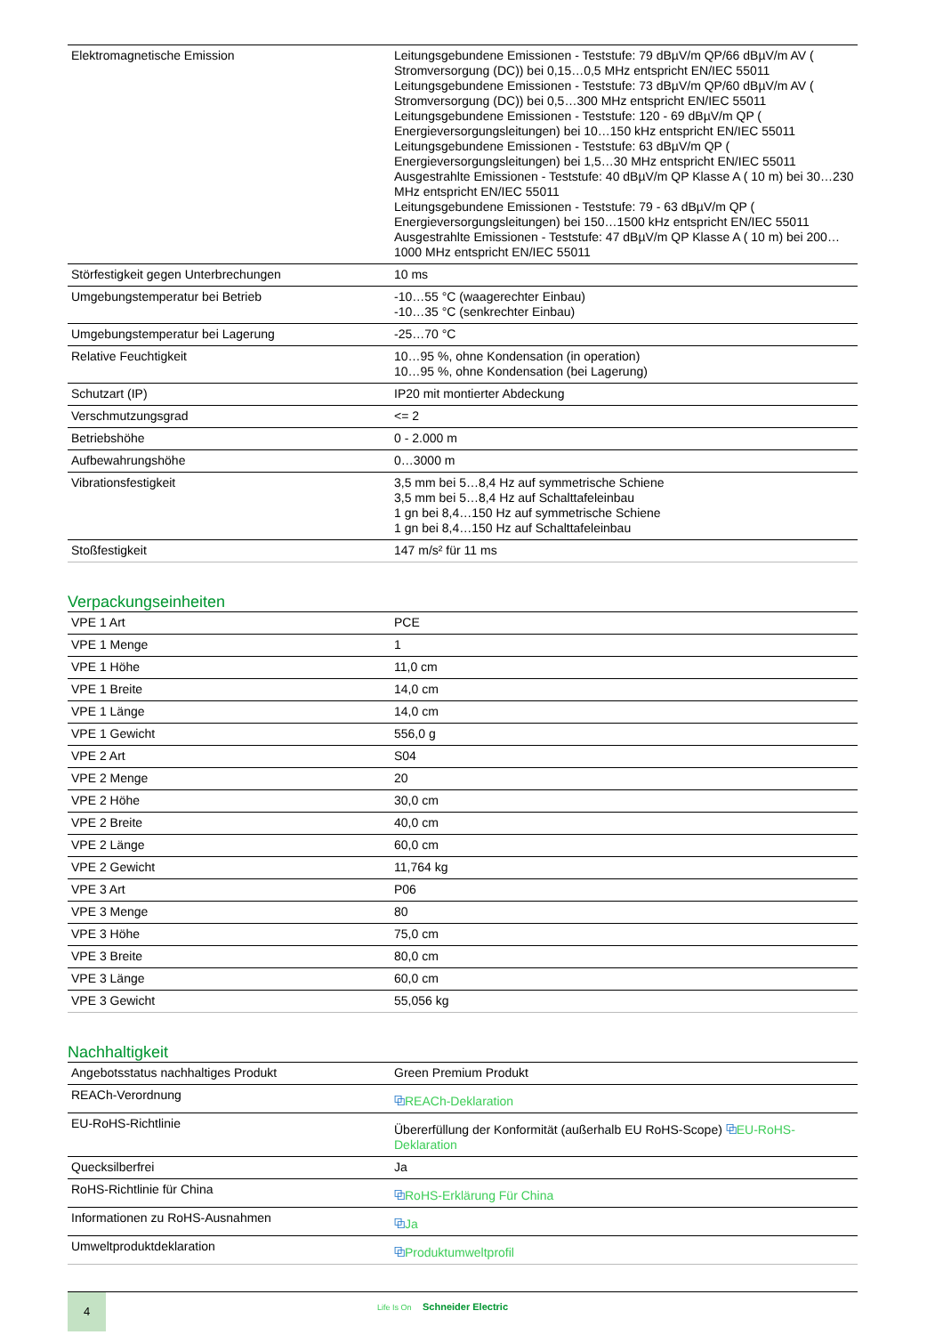| Elektromagnetische Emission | Leitungsgebundene Emissionen - Teststufe: 79 dBµV/m QP/66 dBµV/m AV ( Stromversorgung (DC)) bei 0,15…0,5 MHz entspricht EN/IEC 55011 Leitungsgebundene Emissionen - Teststufe: 73 dBµV/m QP/60 dBµV/m AV ( Stromversorgung (DC)) bei 0,5…300 MHz entspricht EN/IEC 55011 Leitungsgebundene Emissionen - Teststufe: 120 - 69 dBµV/m QP ( Energieversorgungsleitungen) bei 10…150 kHz entspricht EN/IEC 55011 Leitungsgebundene Emissionen - Teststufe: 63 dBµV/m QP ( Energieversorgungsleitungen) bei 1,5…30 MHz entspricht EN/IEC 55011 Ausgestrahlte Emissionen - Teststufe: 40 dBµV/m QP Klasse A ( 10 m) bei 30…230 MHz entspricht EN/IEC 55011 Leitungsgebundene Emissionen - Teststufe: 79 - 63 dBµV/m QP ( Energieversorgungsleitungen) bei 150…1500 kHz entspricht EN/IEC 55011 Ausgestrahlte Emissionen - Teststufe: 47 dBµV/m QP Klasse A ( 10 m) bei 200…1000 MHz entspricht EN/IEC 55011 |
| Störfestigkeit gegen Unterbrechungen | 10 ms |
| Umgebungstemperatur bei Betrieb | -10…55 °C (waagerechter Einbau) -10…35 °C (senkrechter Einbau) |
| Umgebungstemperatur bei Lagerung | -25…70 °C |
| Relative Feuchtigkeit | 10…95 %, ohne Kondensation (in operation) 10…95 %, ohne Kondensation (bei Lagerung) |
| Schutzart (IP) | IP20 mit montierter Abdeckung |
| Verschmutzungsgrad | <= 2 |
| Betriebshöhe | 0 - 2.000 m |
| Aufbewahrungshöhe | 0…3000 m |
| Vibrationsfestigkeit | 3,5 mm bei 5…8,4 Hz auf symmetrische Schiene 3,5 mm bei 5…8,4 Hz auf Schalttafeleinbau 1 gn bei 8,4…150 Hz auf symmetrische Schiene 1 gn bei 8,4…150 Hz auf Schalttafeleinbau |
| Stoßfestigkeit | 147 m/s² für 11 ms |
Verpackungseinheiten
| VPE 1 Art | PCE |
| VPE 1 Menge | 1 |
| VPE 1 Höhe | 11,0 cm |
| VPE 1 Breite | 14,0 cm |
| VPE 1 Länge | 14,0 cm |
| VPE 1 Gewicht | 556,0 g |
| VPE 2 Art | S04 |
| VPE 2 Menge | 20 |
| VPE 2 Höhe | 30,0 cm |
| VPE 2 Breite | 40,0 cm |
| VPE 2 Länge | 60,0 cm |
| VPE 2 Gewicht | 11,764 kg |
| VPE 3 Art | P06 |
| VPE 3 Menge | 80 |
| VPE 3 Höhe | 75,0 cm |
| VPE 3 Breite | 80,0 cm |
| VPE 3 Länge | 60,0 cm |
| VPE 3 Gewicht | 55,056 kg |
Nachhaltigkeit
| Angebotsstatus nachhaltiges Produkt | Green Premium Produkt |
| REACh-Verordnung | ⧉ REACh-Deklaration |
| EU-RoHS-Richtlinie | Übererfüllung der Konformität (außerhalb EU RoHS-Scope) ⧉ EU-RoHS-Deklaration |
| Quecksilberfrei | Ja |
| RoHS-Richtlinie für China | ⧉ RoHS-Erklärung Für China |
| Informationen zu RoHS-Ausnahmen | ⧉ Ja |
| Umweltproduktdeklaration | ⧉ Produktumweltprofil |
4
Life Is On Schneider Electric